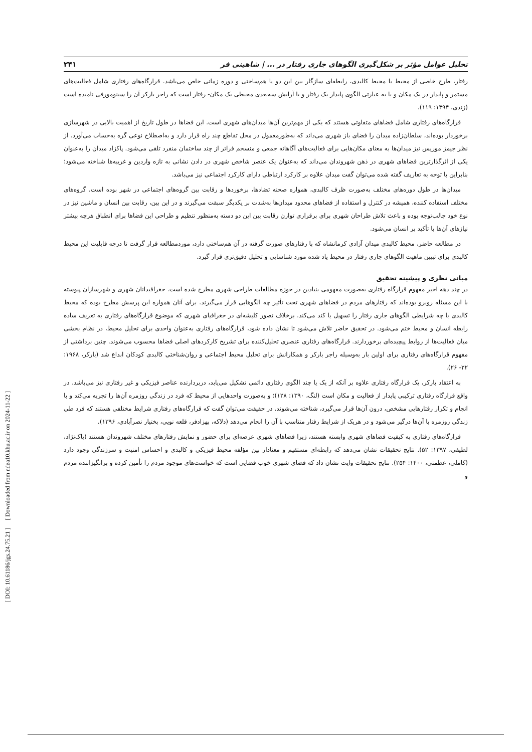[ DOI: 10.61186/jgs.24.75.21 ] [ Downloaded from ndea10.khu.ac.ir on 2024-11-22 ]
تحلیل عوامل مؤثر بر شکل‌گیری الگوهای جاری رفتار در ... | شاهینی فر ۲۴۱
رفتار، طرح خاصی از محیط یا محیط کالبدی، رابطه‌ای سازگار بین این دو یا هم‌ساختی و دوره زمانی خاص می‌باشد. قرارگاه‌های رفتاری شامل فعالیت‌های مستمر و پایدار در یک مکان و یا به عبارتی الگوی پایدار یک رفتار و یا آرایش سه‌بعدی محیطی یک مکان- رفتار است که راجر بارکر آن را سینومورفی نامیده است (زندی، ۱۳۹۴: ۱۱۹).
قرارگاه‌های رفتاری شامل فضاهای متفاوتی هستند که یکی از مهم‌ترین آن‌ها میدان‌های شهری است. این فضاها در طول تاریخ از اهمیت بالایی در شهرسازی برخوردار بوده‌اند، سلطان‌زاده میدان را فضای باز شهری می‌داند که به‌طورمعمول در محل تقاطع چند راه قرار دارد و به‌اصطلاح نوعی گره به‌حساب می‌آورد. از نظر جیمز موریس نیز میدان‌ها به معنای مکان‌هایی برای فعالیت‌های آگاهانه جمعی و منسجم فراتر از چند ساختمان منفرد تلقی می‌شود. پاکزاد میدان را به‌عنوان یکی از اثرگذارترین فضاهای شهری در ذهن شهروندان می‌داند که به‌عنوان یک عنصر شاخص شهری در دادن نشانی به تازه واردین و غریبه‌ها شناخته می‌شود؛ بنابراین با توجه به تعاریف گفته شده می‌توان گفت میدان علاوه بر کارکرد ارتباطی دارای کارکرد اجتماعی نیز می‌باشد.
میدان‌ها در طول دوره‌های مختلف به‌صورت ظرف کالبدی، همواره صحنه تضادها، برخوردها و رقابت بین گروه‌های اجتماعی در شهر بوده است. گروه‌های مختلف استفاده کننده، همیشه در کنترل و استفاده از فضاهای محدود میدان‌ها به‌شدت بر یکدیگر سبقت می‌گیرند و در این بین، رقابت بین انسان و ماشین نیز در نوع خود جالب‌توجه بوده و باعث تلاش طراحان شهری برای برقراری توازن رقابت بین این دو دسته به‌منظور تنظیم و طراحی این فضاها برای انطباق هرچه بیشتر نیازهای آن‌ها با تأکید بر انسان می‌شود.
در مطالعه حاضر، محیط کالبدی میدان آزادی کرمانشاه که با رفتارهای صورت گرفته در آن هم‌ساختی دارد، موردمطالعه قرار گرفت تا درجه قابلیت این محیط کالبدی برای تبیین ماهیت الگوهای جاری رفتار در محیط یاد شده مورد شناسایی و تحلیل دقیق‌تری قرار گیرد.
مبانی نظری و پیشینه تحقیق
در چند دهه اخیر مفهوم قرارگاه رفتاری به‌صورت مفهومی بنیادین در حوزه مطالعات طراحی شهری مطرح شده است. جغرافیدانان شهری و شهرسازان پیوسته با این مسئله روبرو بوده‌اند که رفتارهای مردم در فضاهای شهری تحت تأثیر چه الگوهایی قرار می‌گیرند. برای آنان همواره این پرسش مطرح بوده که محیط کالبدی با چه شرایطی الگوهای جاری رفتار را تسهیل یا کند می‌کند. برخلاف تصور کلیشه‌ای در جغرافیای شهری که موضوع قرارگاه‌های رفتاری به تعریف ساده رابطه انسان و محیط ختم می‌شود. در تحقیق حاضر تلاش می‌شود تا نشان داده شود، قرارگاه‌های رفتاری به‌عنوان واحدی برای تحلیل محیط، در نظام بخشی میان فعالیت‌ها از روابط پیچیده‌ای برخوردارند. قرارگاه‌های رفتاری عنصری تحلیل‌کننده برای تشریح کارکردهای اصلی فضاها محسوب می‌شوند. چنین برداشتی از مفهوم قرارگاه‌های رفتاری برای اولین بار به‌وسیله راجر بارکر و همکارانش برای تحلیل محیط اجتماعی و روان‌شناختی کالبدی کودکان ابداع شد (بارکر، ۱۹۶۸: ۲۲- ۲۶).
به اعتقاد بارکر، یک قرارگاه رفتاری علاوه بر آنکه از یک یا چند الگوی رفتاری دائمی تشکیل می‌یابد، دربردارنده عناصر فیزیکی و غیر رفتاری نیز می‌باشد. در واقع قرارگاه رفتاری ترکیبی پایدار از فعالیت و مکان است (لنگ، ۱۳۹۰: ۱۲۸)؛ و به‌صورت واحدهایی از محیط که فرد در زندگی روزمره آن‌ها را تجربه می‌کند و با انجام و تکرار رفتارهایی مشخص، درون آن‌ها قرار می‌گیرد، شناخته می‌شوند. در حقیقت می‌توان گفت که قرارگاه‌های رفتاری شرایط مختلفی هستند که فرد طی زندگی روزمره با آن‌ها درگیر می‌شود و در هریک از شرایط رفتار متناسب با آن را انجام می‌دهد (دلاکه، بهزادفر، قلعه نویی، بختیار نصرآبادی، ۱۳۹۶).
قرارگاه‌های رفتاری به کیفیت فضاهای شهری وابسته هستند، زیرا فضاهای شهری عرصه‌ای برای حضور و نمایش رفتارهای مختلف شهروندان هستند (پاک‌نژاد، لطیفی، ۱۳۹۷: ۵۲). نتایج تحقیقات نشان می‌دهد که رابطه‌ای مستقیم و معنادار بین مؤلفه محیط فیزیکی و کالبدی و احساس امنیت و سرزندگی وجود دارد (کاملی، عظمتی، ۱۴۰۰: ۲۵۴). نتایج تحقیقات وایت نشان داد که فضای شهری خوب فضایی است که خواست‌های موجود مردم را تأمین کرده و برانگیزاننده مردم و